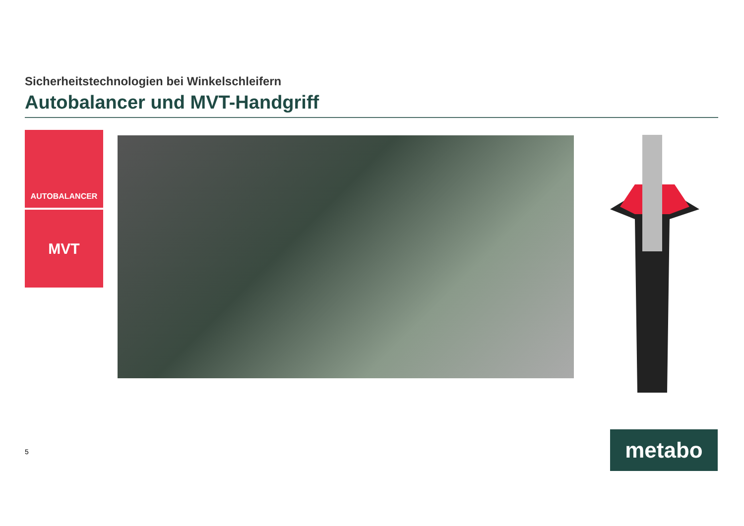Sicherheitstechnologien bei Winkelschleifern
Autobalancer und MVT-Handgriff
AUTOBALANCER
MVT
metabo
5